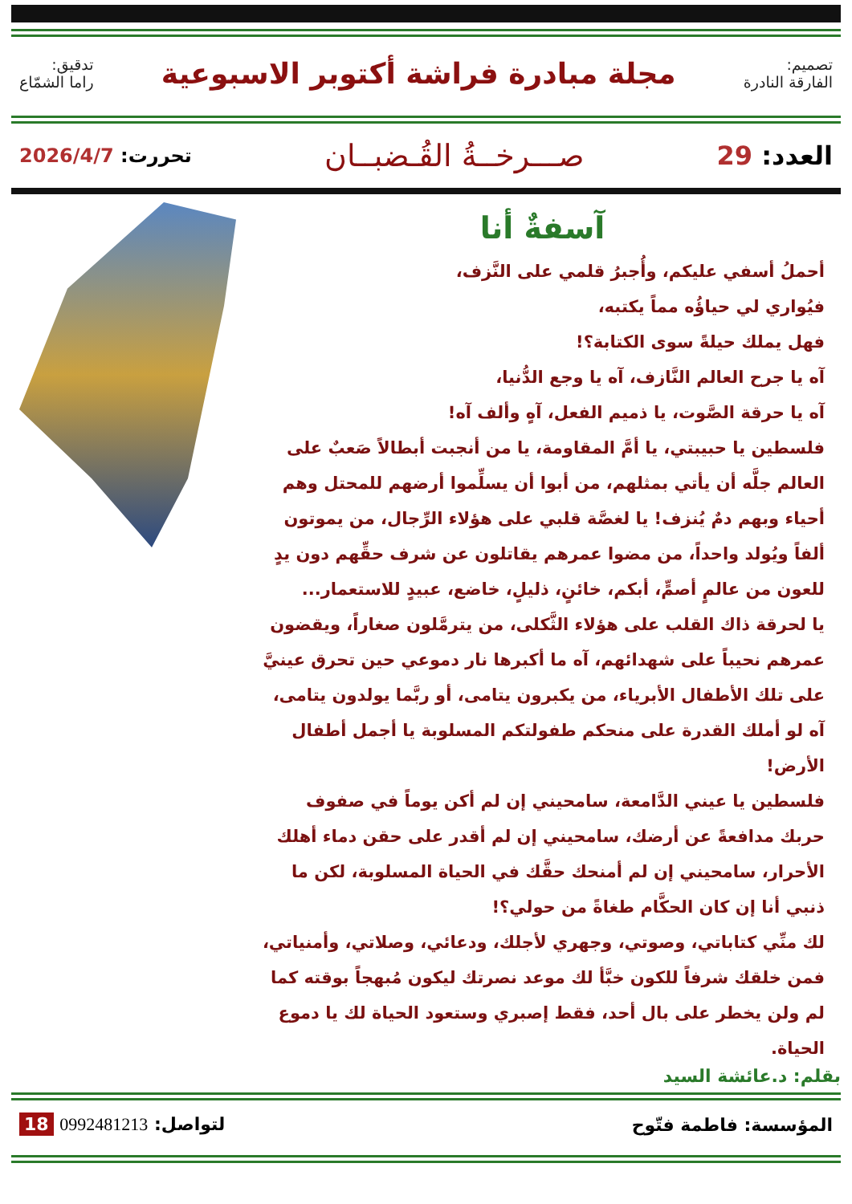تصميم:
الفارقة النادرة
مجلة مبادرة فراشة أكتوبر الاسبوعية
تدقيق:
راما الشمّاع
العدد: 29
صـــرخــةُ القُـضبــان
تحررت: 2026/4/7
آسفةٌ أنا
أحملُ أسفي عليكم، وأُجبرُ قلمي على النَّزف،
فيُواري لي حياؤُه مماً يكتبه،
فهل يملك حيلةً سوى الكتابة؟!
آه يا جرح العالم النَّازف، آه يا وجع الدُّنيا،
آه يا حرقة الصَّوت، يا ذميم الفعل، آهٍ وألف آه!
فلسطين يا حبيبتي، يا أمَّ المقاومة، يا من أنجبت أبطالاً صَعبٌ على العالم جلَّه أن يأتي بمثلهم، من أبوا أن يسلِّموا أرضهم للمحتل وهم أحياء وبهم دمٌ يُنزف! يا لغصَّة قلبي على هؤلاء الرِّجال، من يموتون ألفاً ويُولد واحداً، من مضوا عمرهم يقاتلون عن شرف حقِّهم دون يدٍ للعون من عالمٍ أصمٍّ، أبكم، خائنٍ، ذليلٍ، خاضع، عبيدٍ للاستعمار...
يا لحرقة ذاك القلب على هؤلاء الثَّكلى، من يترمَّلون صغاراً، ويقضون عمرهم نحيباً على شهدائهم، آه ما أكبرها نار دموعي حين تحرق عينيَّ على تلك الأطفال الأبرياء، من يكبرون يتامى، أو ربَّما يولدون يتامى، آه لو أملك القدرة على منحكم طفولتكم المسلوبة يا أجمل أطفال الأرض!
فلسطين يا عيني الدَّامعة، سامحيني إن لم أكن يوماً في صفوف حربك مدافعةً عن أرضك، سامحيني إن لم أقدر على حقن دماء أهلك الأحرار، سامحيني إن لم أمنحك حقَّك في الحياة المسلوبة، لكن ما ذنبي أنا إن كان الحكَّام طغاةً من حولي؟!
لك منِّي كتاباتي، وصوتي، وجهري لأجلك، ودعائي، وصلاتي، وأمنياتي، فمن خلقك شرفاً للكون خبَّأ لك موعد نصرتك ليكون مُبهجاً بوقته كما لم ولن يخطر على بال أحد، فقط إصبري وستعود الحياة لك يا دموع الحياة.
بقلم: د.عائشة السيد
المؤسسة: فاطمة فتّوح لتواصل: 0992481213 18